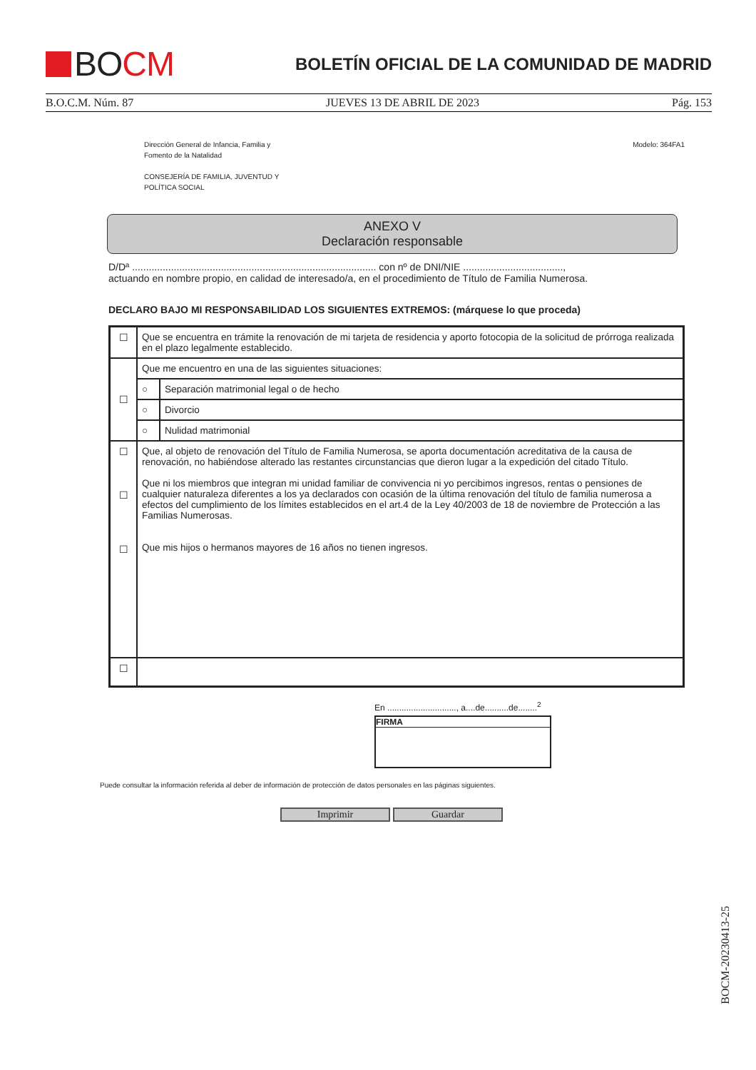BOCM
BOLETÍN OFICIAL DE LA COMUNIDAD DE MADRID
B.O.C.M. Núm. 87 JUEVES 13 DE ABRIL DE 2023 Pág. 153
Dirección General de Infancia, Familia y
Fomento de la Natalidad
CONSEJERÍA DE FAMILIA, JUVENTUD Y
POLÍTICA SOCIAL
Modelo: 364FA1
ANEXO V
Declaración responsable
D/Dª ........................................................................................ con nº de DNI/NIE ....................................,
actuando en nombre propio, en calidad de interesado/a, en el procedimiento de Título de Familia Numerosa.
DECLARO BAJO MI RESPONSABILIDAD LOS SIGUIENTES EXTREMOS: (márquese lo que proceda)
| ☐ | Que se encuentra en trámite la renovación de mi tarjeta de residencia y aporto fotocopia de la solicitud de prórroga realizada en el plazo legalmente establecido. | |
| ☐ | Que me encuentro en una de las siguientes situaciones: | |
| | ○ | Separación matrimonial legal o de hecho |
| | ○ | Divorcio |
| | ○ | Nulidad matrimonial |
| ☐ ☐ ☐ | Que, al objeto de renovación del Título de Familia Numerosa, se aporta documentación acreditativa de la causa de renovación, no habiéndose alterado las restantes circunstancias que dieron lugar a la expedición del citado Título. Que ni los miembros que integran mi unidad familiar de convivencia ni yo percibimos ingresos, rentas o pensiones de cualquier naturaleza diferentes a los ya declarados con ocasión de la última renovación del título de familia numerosa a efectos del cumplimiento de los límites establecidos en el art.4 de la Ley 40/2003 de 18 de noviembre de Protección a las Familias Numerosas. Que mis hijos o hermanos mayores de 16 años no tienen ingresos. | |
| ☐ | | |
En ............................., a....de..........de........<sup>2</sup>
FIRMA
Puede consultar la información referida al deber de información de protección de datos personales en las páginas siguientes.
Imprimir Guardar
BOCM-20230413-25